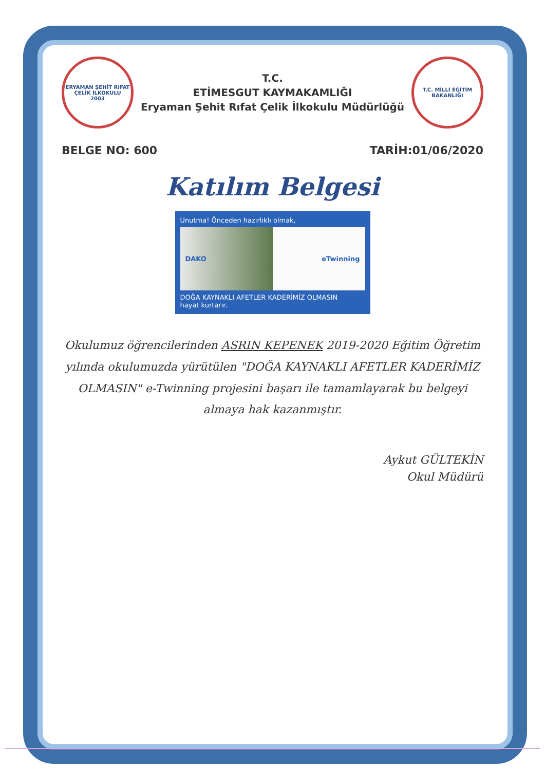ERYAMAN ŞEHİT RIFAT ÇELİK İLKOKULU
2003
T.C.
ETİMESGUT KAYMAKAMLIĞI
Eryaman Şehit Rıfat Çelik İlkokulu Müdürlüğü
T.C. MİLLİ EĞİTİM BAKANLIĞI
BELGE NO: 600 TARİH:01/06/2020
Katılım Belgesi
Unutma! Önceden hazırlıklı olmak,
DAKO eTwinning
DOĞA KAYNAKLI AFETLER KADERİMİZ OLMASIN
hayat kurtarır.
Okulumuz öğrencilerinden ASRIN KEPENEK 2019-2020 Eğitim Öğretim yılında okulumuzda yürütülen "DOĞA KAYNAKLI AFETLER KADERİMİZ OLMASIN" e-Twinning projesini başarı ile tamamlayarak bu belgeyi almaya hak kazanmıştır.
Aykut GÜLTEKİN
Okul Müdürü